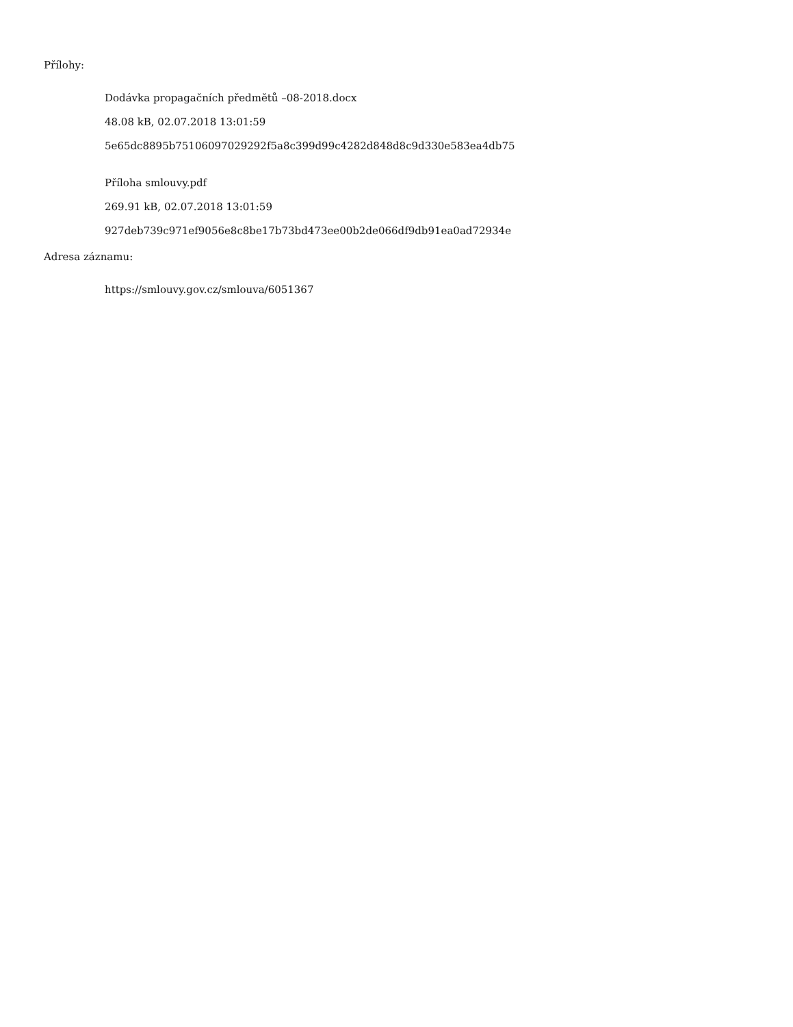Přílohy:
Dodávka propagačních předmětů –08-2018.docx
48.08 kB, 02.07.2018 13:01:59
5e65dc8895b75106097029292f5a8c399d99c4282d848d8c9d330e583ea4db75
Příloha smlouvy.pdf
269.91 kB, 02.07.2018 13:01:59
927deb739c971ef9056e8c8be17b73bd473ee00b2de066df9db91ea0ad72934e
Adresa záznamu:
https://smlouvy.gov.cz/smlouva/6051367